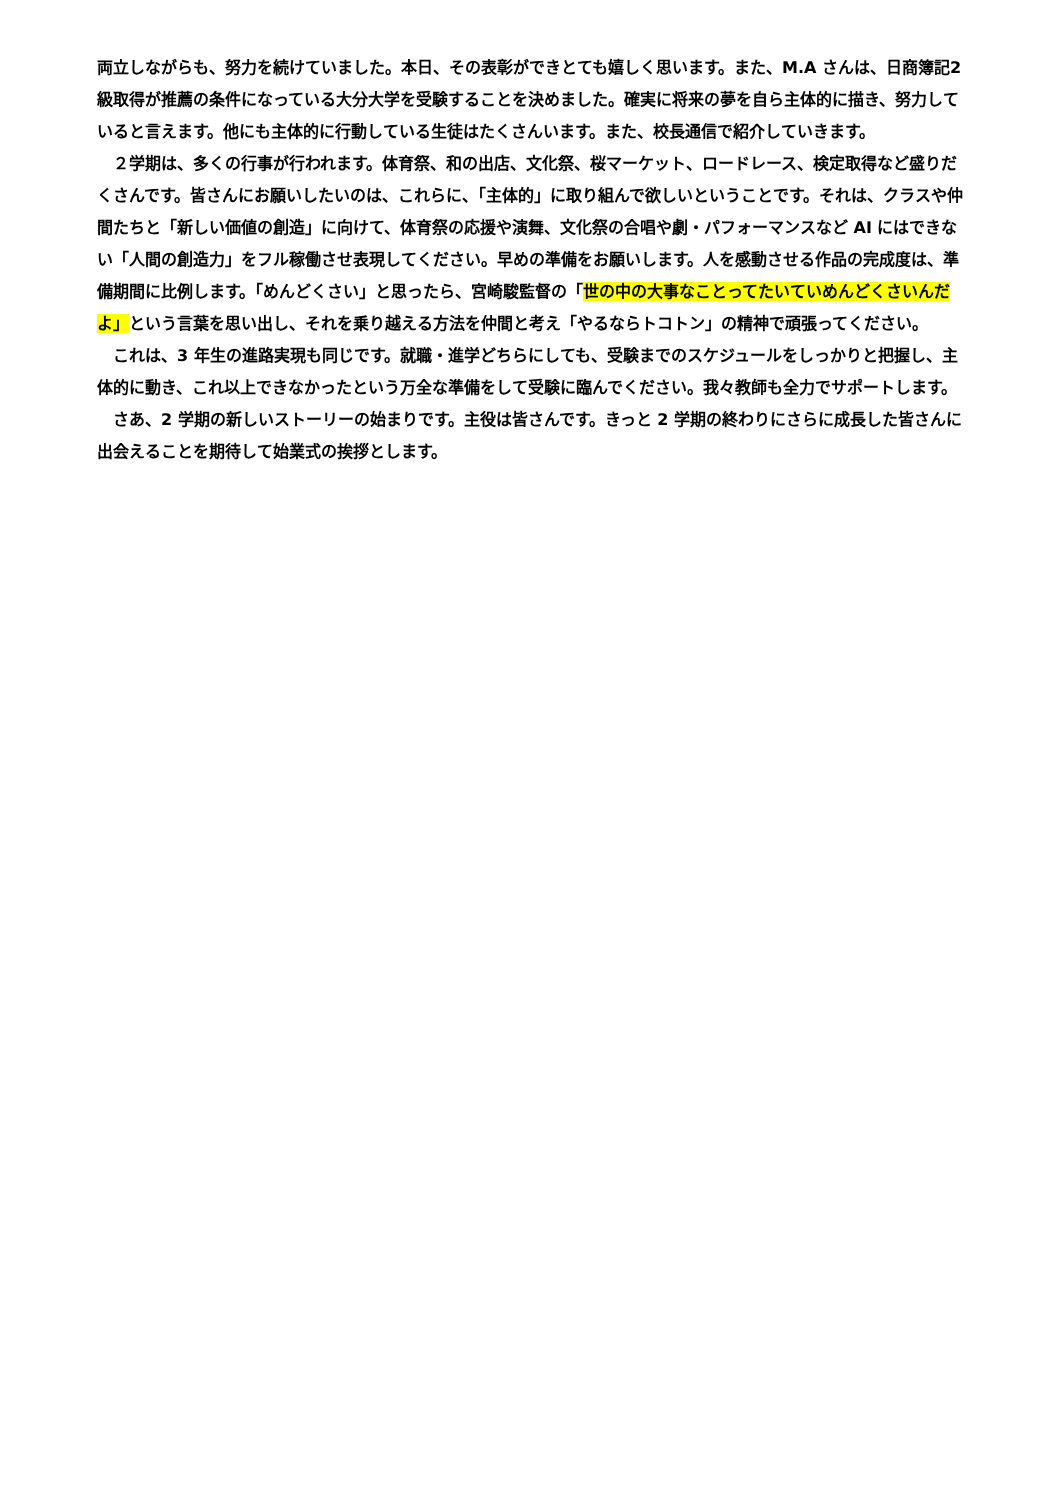両立しながらも、努力を続けていました。本日、その表彰ができとても嬉しく思います。また、M.A さんは、日商簿記2級取得が推薦の条件になっている大分大学を受験することを決めました。確実に将来の夢を自ら主体的に描き、努力していると言えます。他にも主体的に行動している生徒はたくさんいます。また、校長通信で紹介していきます。
　２学期は、多くの行事が行われます。体育祭、和の出店、文化祭、桜マーケット、ロードレース、検定取得など盛りだくさんです。皆さんにお願いしたいのは、これらに、「主体的」に取り組んで欲しいということです。それは、クラスや仲間たちと「新しい価値の創造」に向けて、体育祭の応援や演舞、文化祭の合唱や劇・パフォーマンスなど AI にはできない「人間の創造力」をフル稼働させ表現してください。早めの準備をお願いします。人を感動させる作品の完成度は、準備期間に比例します。「めんどくさい」と思ったら、宮崎駿監督の「世の中の大事なことってたいていめんどくさいんだよ」という言葉を思い出し、それを乗り越える方法を仲間と考え「やるならトコトン」の精神で頑張ってください。
　これは、3 年生の進路実現も同じです。就職・進学どちらにしても、受験までのスケジュールをしっかりと把握し、主体的に動き、これ以上できなかったという万全な準備をして受験に臨んでください。我々教師も全力でサポートします。
　さあ、2 学期の新しいストーリーの始まりです。主役は皆さんです。きっと 2 学期の終わりにさらに成長した皆さんに出会えることを期待して始業式の挨拶とします。